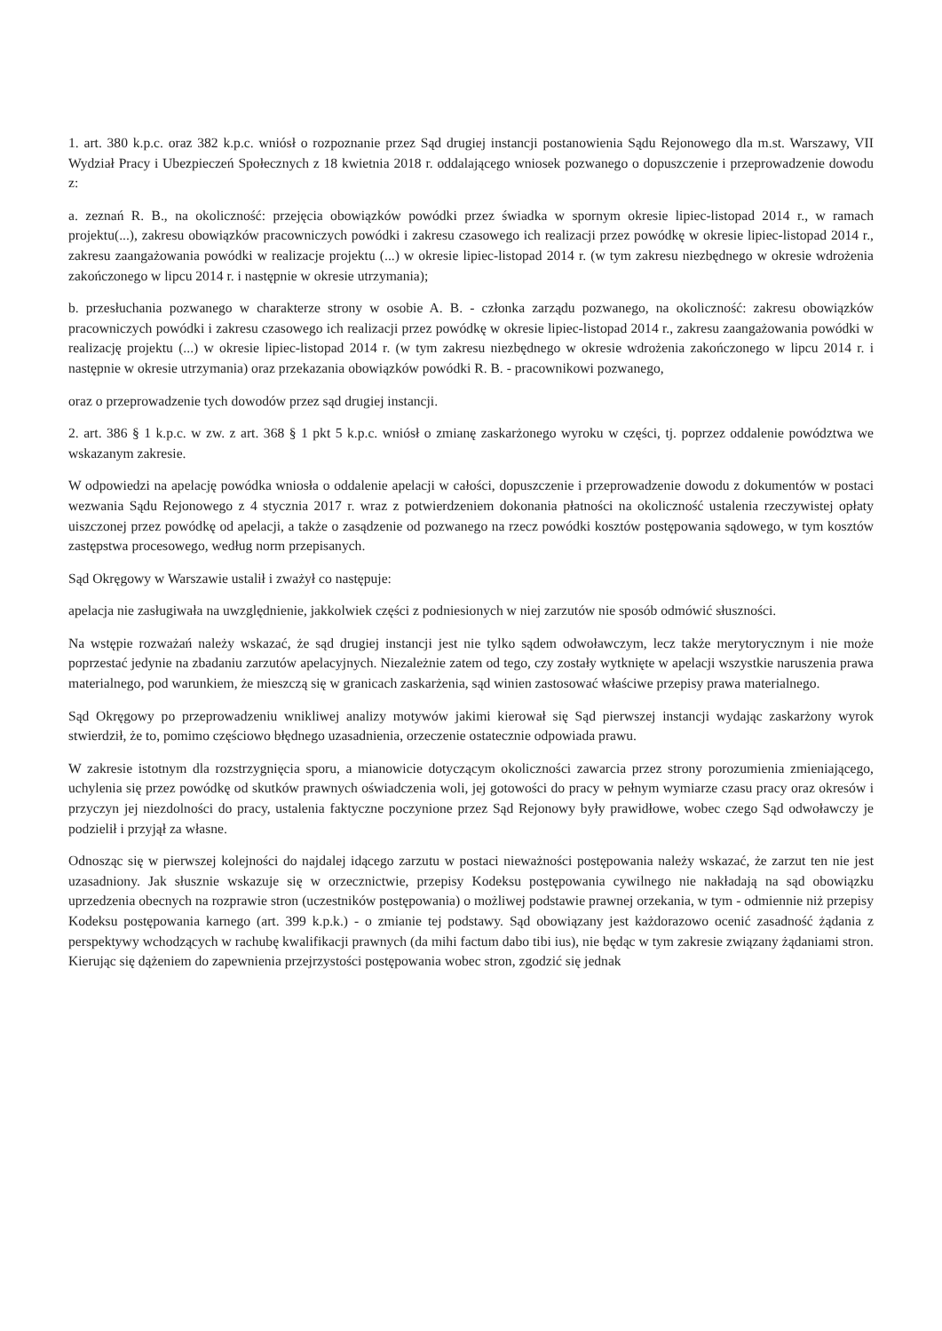1. art. 380 k.p.c. oraz 382 k.p.c. wniósł o rozpoznanie przez Sąd drugiej instancji postanowienia Sądu Rejonowego dla m.st. Warszawy, VII Wydział Pracy i Ubezpieczeń Społecznych z 18 kwietnia 2018 r. oddalającego wniosek pozwanego o dopuszczenie i przeprowadzenie dowodu z:
a. zeznań R. B., na okoliczność: przejęcia obowiązków powódki przez świadka w spornym okresie lipiec-listopad 2014 r., w ramach projektu(...), zakresu obowiązków pracowniczych powódki i zakresu czasowego ich realizacji przez powódkę w okresie lipiec-listopad 2014 r., zakresu zaangażowania powódki w realizacje projektu (...) w okresie lipiec-listopad 2014 r. (w tym zakresu niezbędnego w okresie wdrożenia zakończonego w lipcu 2014 r. i następnie w okresie utrzymania);
b. przesłuchania pozwanego w charakterze strony w osobie A. B. - członka zarządu pozwanego, na okoliczność: zakresu obowiązków pracowniczych powódki i zakresu czasowego ich realizacji przez powódkę w okresie lipiec-listopad 2014 r., zakresu zaangażowania powódki w realizację projektu (...) w okresie lipiec-listopad 2014 r. (w tym zakresu niezbędnego w okresie wdrożenia zakończonego w lipcu 2014 r. i następnie w okresie utrzymania) oraz przekazania obowiązków powódki R. B. - pracownikowi pozwanego,
oraz o przeprowadzenie tych dowodów przez sąd drugiej instancji.
2. art. 386 § 1 k.p.c. w zw. z art. 368 § 1 pkt 5 k.p.c. wniósł o zmianę zaskarżonego wyroku w części, tj. poprzez oddalenie powództwa we wskazanym zakresie.
W odpowiedzi na apelację powódka wniosła o oddalenie apelacji w całości, dopuszczenie i przeprowadzenie dowodu z dokumentów w postaci wezwania Sądu Rejonowego z 4 stycznia 2017 r. wraz z potwierdzeniem dokonania płatności na okoliczność ustalenia rzeczywistej opłaty uiszczonej przez powódkę od apelacji, a także o zasądzenie od pozwanego na rzecz powódki kosztów postępowania sądowego, w tym kosztów zastępstwa procesowego, według norm przepisanych.
Sąd Okręgowy w Warszawie ustalił i zważył co następuje:
apelacja nie zasługiwała na uwzględnienie, jakkolwiek części z podniesionych w niej zarzutów nie sposób odmówić słuszności.
Na wstępie rozważań należy wskazać, że sąd drugiej instancji jest nie tylko sądem odwoławczym, lecz także merytorycznym i nie może poprzestać jedynie na zbadaniu zarzutów apelacyjnych. Niezależnie zatem od tego, czy zostały wytknięte w apelacji wszystkie naruszenia prawa materialnego, pod warunkiem, że mieszczą się w granicach zaskarżenia, sąd winien zastosować właściwe przepisy prawa materialnego.
Sąd Okręgowy po przeprowadzeniu wnikliwej analizy motywów jakimi kierował się Sąd pierwszej instancji wydając zaskarżony wyrok stwierdził, że to, pomimo częściowo błędnego uzasadnienia, orzeczenie ostatecznie odpowiada prawu.
W zakresie istotnym dla rozstrzygnięcia sporu, a mianowicie dotyczącym okoliczności zawarcia przez strony porozumienia zmieniającego, uchylenia się przez powódkę od skutków prawnych oświadczenia woli, jej gotowości do pracy w pełnym wymiarze czasu pracy oraz okresów i przyczyn jej niezdolności do pracy, ustalenia faktyczne poczynione przez Sąd Rejonowy były prawidłowe, wobec czego Sąd odwoławczy je podzielił i przyjął za własne.
Odnosząc się w pierwszej kolejności do najdalej idącego zarzutu w postaci nieważności postępowania należy wskazać, że zarzut ten nie jest uzasadniony. Jak słusznie wskazuje się w orzecznictwie, przepisy Kodeksu postępowania cywilnego nie nakładają na sąd obowiązku uprzedzenia obecnych na rozprawie stron (uczestników postępowania) o możliwej podstawie prawnej orzekania, w tym - odmiennie niż przepisy Kodeksu postępowania karnego (art. 399 k.p.k.) - o zmianie tej podstawy. Sąd obowiązany jest każdorazowo ocenić zasadność żądania z perspektywy wchodzących w rachubę kwalifikacji prawnych (da mihi factum dabo tibi ius), nie będąc w tym zakresie związany żądaniami stron. Kierując się dążeniem do zapewnienia przejrzystości postępowania wobec stron, zgodzić się jednak